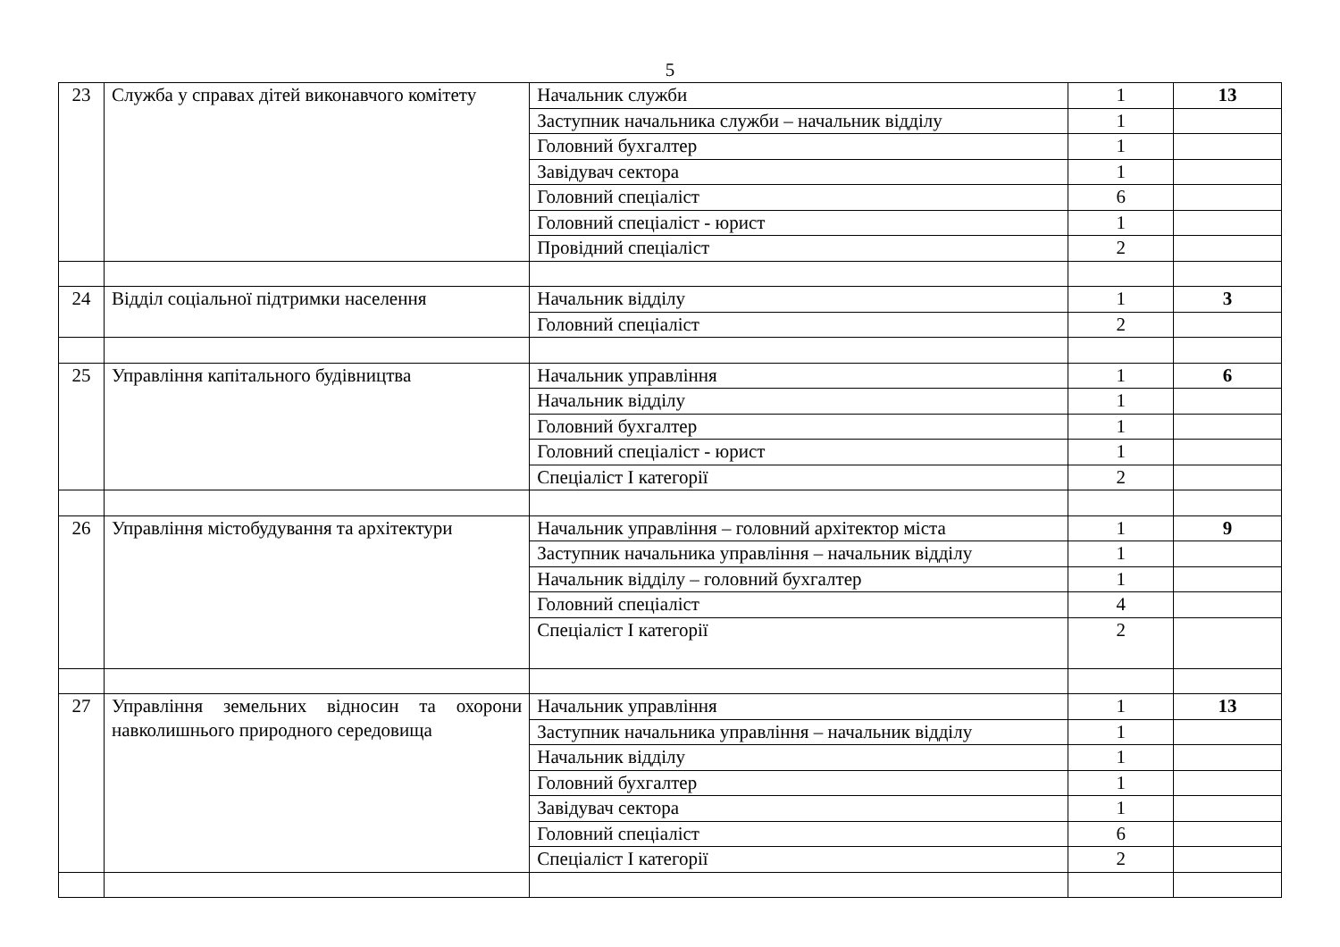5
| 23 | Служба у справах дітей виконавчого комітету | Начальник служби | 1 | 13 |
| | | Заступник начальника служби – начальник відділу | 1 | |
| | | Головний бухгалтер | 1 | |
| | | Завідувач сектора | 1 | |
| | | Головний спеціаліст | 6 | |
| | | Головний спеціаліст - юрист | 1 | |
| | | Провідний спеціаліст | 2 | |
| 24 | Відділ соціальної підтримки населення | Начальник відділу | 1 | 3 |
| | | Головний спеціаліст | 2 | |
| 25 | Управління капітального будівництва | Начальник управління | 1 | 6 |
| | | Начальник відділу | 1 | |
| | | Головний бухгалтер | 1 | |
| | | Головний спеціаліст - юрист | 1 | |
| | | Спеціаліст І категорії | 2 | |
| 26 | Управління містобудування та архітектури | Начальник управління – головний архітектор міста | 1 | 9 |
| | | Заступник начальника управління – начальник відділу | 1 | |
| | | Начальник відділу – головний бухгалтер | 1 | |
| | | Головний спеціаліст | 4 | |
| | | Спеціаліст І категорії | 2 | |
| 27 | Управління земельних відносин та охорони навколишнього природного середовища | Начальник управління | 1 | 13 |
| | | Заступник начальника управління – начальник відділу | 1 | |
| | | Начальник відділу | 1 | |
| | | Головний бухгалтер | 1 | |
| | | Завідувач сектора | 1 | |
| | | Головний спеціаліст | 6 | |
| | | Спеціаліст І категорії | 2 | |